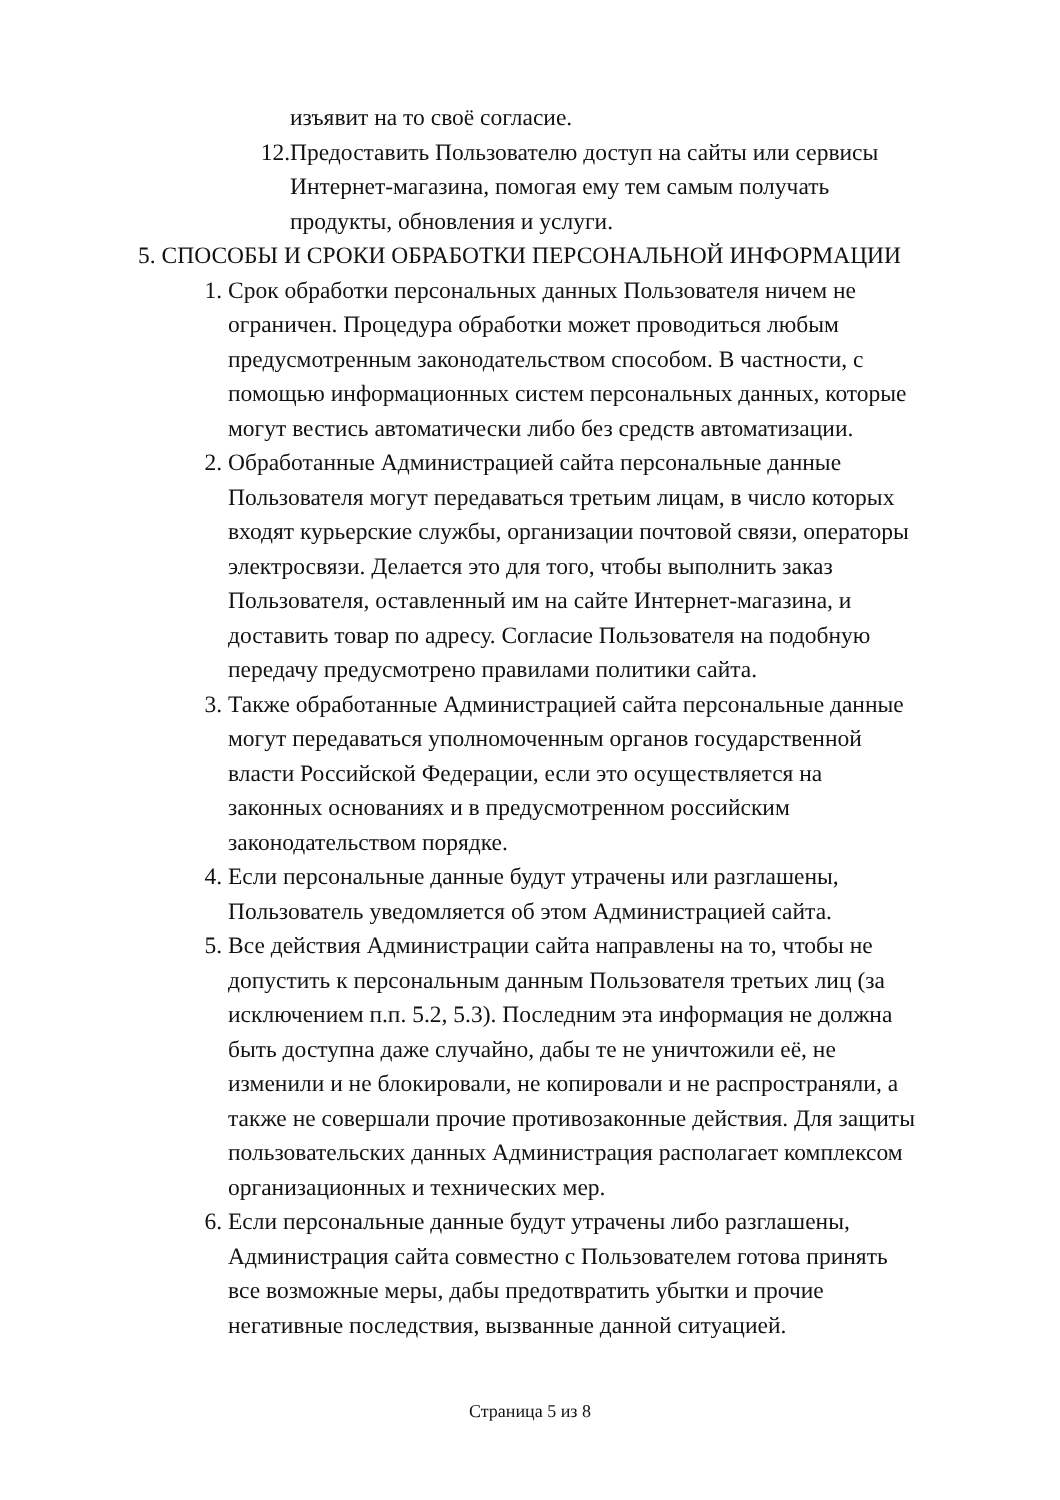изъявит на то своё согласие.
12. Предоставить Пользователю доступ на сайты или сервисы
Интернет-магазина, помогая ему тем самым получать
продукты, обновления и услуги.
5. СПОСОБЫ И СРОКИ ОБРАБОТКИ ПЕРСОНАЛЬНОЙ ИНФОРМАЦИИ
1. Срок обработки персональных данных Пользователя ничем не
ограничен. Процедура обработки может проводиться любым
предусмотренным законодательством способом. В частности, с
помощью информационных систем персональных данных, которые
могут вестись автоматически либо без средств автоматизации.
2. Обработанные Администрацией сайта персональные данные
Пользователя могут передаваться третьим лицам, в число которых
входят курьерские службы, организации почтовой связи, операторы
электросвязи. Делается это для того, чтобы выполнить заказ
Пользователя, оставленный им на сайте Интернет-магазина, и
доставить товар по адресу. Согласие Пользователя на подобную
передачу предусмотрено правилами политики сайта.
3. Также обработанные Администрацией сайта персональные данные
могут передаваться уполномоченным органов государственной
власти Российской Федерации, если это осуществляется на
законных основаниях и в предусмотренном российским
законодательством порядке.
4. Если персональные данные будут утрачены или разглашены,
Пользователь уведомляется об этом Администрацией сайта.
5. Все действия Администрации сайта направлены на то, чтобы не
допустить к персональным данным Пользователя третьих лиц (за
исключением п.п. 5.2, 5.3). Последним эта информация не должна
быть доступна даже случайно, дабы те не уничтожили её, не
изменили и не блокировали, не копировали и не распространяли, а
также не совершали прочие противозаконные действия. Для защиты
пользовательских данных Администрация располагает комплексом
организационных и технических мер.
6. Если персональные данные будут утрачены либо разглашены,
Администрация сайта совместно с Пользователем готова принять
все возможные меры, дабы предотвратить убытки и прочие
негативные последствия, вызванные данной ситуацией.
Страница 5 из 8